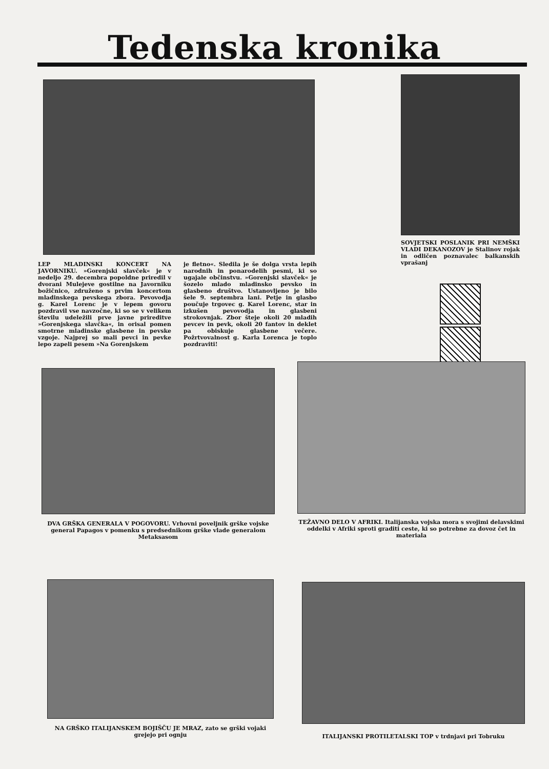Tedenska kronika
LEP MLADINSKI KONCERT NA JAVORNIKU. »Gorenjski slavček« je v nedeljo 29. decembra popoldne priredil v dvorani Mulejeve gostilne na Javorniku božičnico, združeno s prvim koncertom mladinskega pevskega zbora. Pevovodja g. Karel Lorenc je v lepem govoru pozdravil vse navzočne, ki so se v velikem številu udeležili prve javne prireditve »Gorenjskega slavčka«, in orisal pomen smotrne mladinske glasbene in pevske vzgoje. Najprej so mali pevci in pevke lepo zapeli pesem »Na Gorenjskem
je fletno«. Sledila je še dolga vrsta lepih narodnih in ponarodelih pesmi, ki so ugajale občinstvu. »Gorenjski slavček« je šozelo mlado mladinsko pevsko in glasbeno društvo. Ustanovljeno je bilo šele 9. septembra lani. Petje in glasbo poučuje trgovec g. Karel Lorenc, star in izkušen pevovodja in glasbeni strokovnjak. Zbor šteje okoli 20 mladih pevcev in pevk, okoli 20 fantov in deklet pa obiskuje glasbene večere. Požrtvovalnost g. Karla Lorenca je toplo pozdraviti!
SOVJETSKI POSLANIK PRI NEMŠKI VLADI DEKANOZOV je Stalinov rojak in odličen poznavalec balkanskih vprašanj
DVA GRŠKA GENERALA V POGOVORU. Vrhovni poveljnik grške vojske general Papagos v pomenku s predsednikom grške vlade generalom Metaksasom
TEŽAVNO DELO V AFRIKI. Italijanska vojska mora s svojimi delavskimi oddelki v Afriki sproti graditi ceste, ki so potrebne za dovoz čet in materiala
NA GRŠKO ITALIJANSKEM BOJIŠČU JE MRAZ, zato se grški vojaki grejejo pri ognju
ITALIJANSKI PROTILETALSKI TOP v trdnjavi pri Tobruku